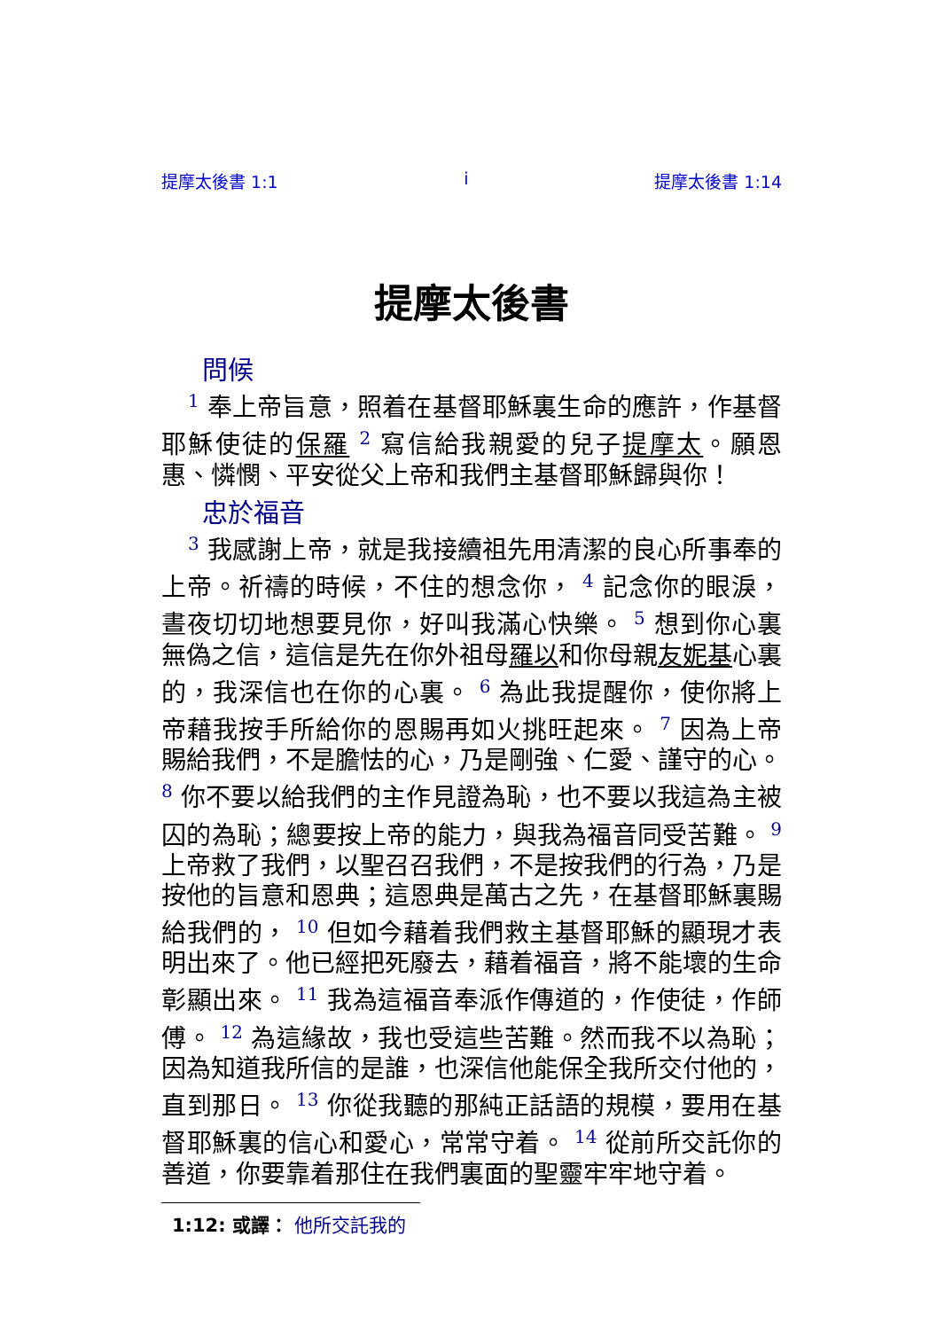提摩太後書 1:1 i 提摩太後書 1:14
提摩太後書
問候
<sup>1</sup> 奉上帝旨意，照着在基督耶穌裏生命的應許，作基督耶穌使徒的保羅 <sup>2</sup> 寫信給我親愛的兒子提摩太。願恩惠、憐憫、平安從父上帝和我們主基督耶穌歸與你！
忠於福音
<sup>3</sup> 我感謝上帝，就是我接續祖先用清潔的良心所事奉的上帝。祈禱的時候，不住的想念你， <sup>4</sup> 記念你的眼淚，晝夜切切地想要見你，好叫我滿心快樂。 <sup>5</sup> 想到你心裏無偽之信，這信是先在你外祖母羅以和你母親友妮基心裏的，我深信也在你的心裏。 <sup>6</sup> 為此我提醒你，使你將上帝藉我按手所給你的恩賜再如火挑旺起來。 <sup>7</sup> 因為上帝賜給我們，不是膽怯的心，乃是剛強、仁愛、謹守的心。 <sup>8</sup> 你不要以給我們的主作見證為恥，也不要以我這為主被囚的為恥；總要按上帝的能力，與我為福音同受苦難。 <sup>9</sup> 上帝救了我們，以聖召召我們，不是按我們的行為，乃是按他的旨意和恩典；這恩典是萬古之先，在基督耶穌裏賜給我們的， <sup>10</sup> 但如今藉着我們救主基督耶穌的顯現才表明出來了。他已經把死廢去，藉着福音，將不能壞的生命彰顯出來。 <sup>11</sup> 我為這福音奉派作傳道的，作使徒，作師傅。 <sup>12</sup> 為這緣故，我也受這些苦難。然而我不以為恥；因為知道我所信的是誰，也深信他能保全我所交付他的，直到那日。 <sup>13</sup> 你從我聽的那純正話語的規模，要用在基督耶穌裏的信心和愛心，常常守着。 <sup>14</sup> 從前所交託你的善道，你要靠着那住在我們裏面的聖靈牢牢地守着。
1:12: 或譯： 他所交託我的